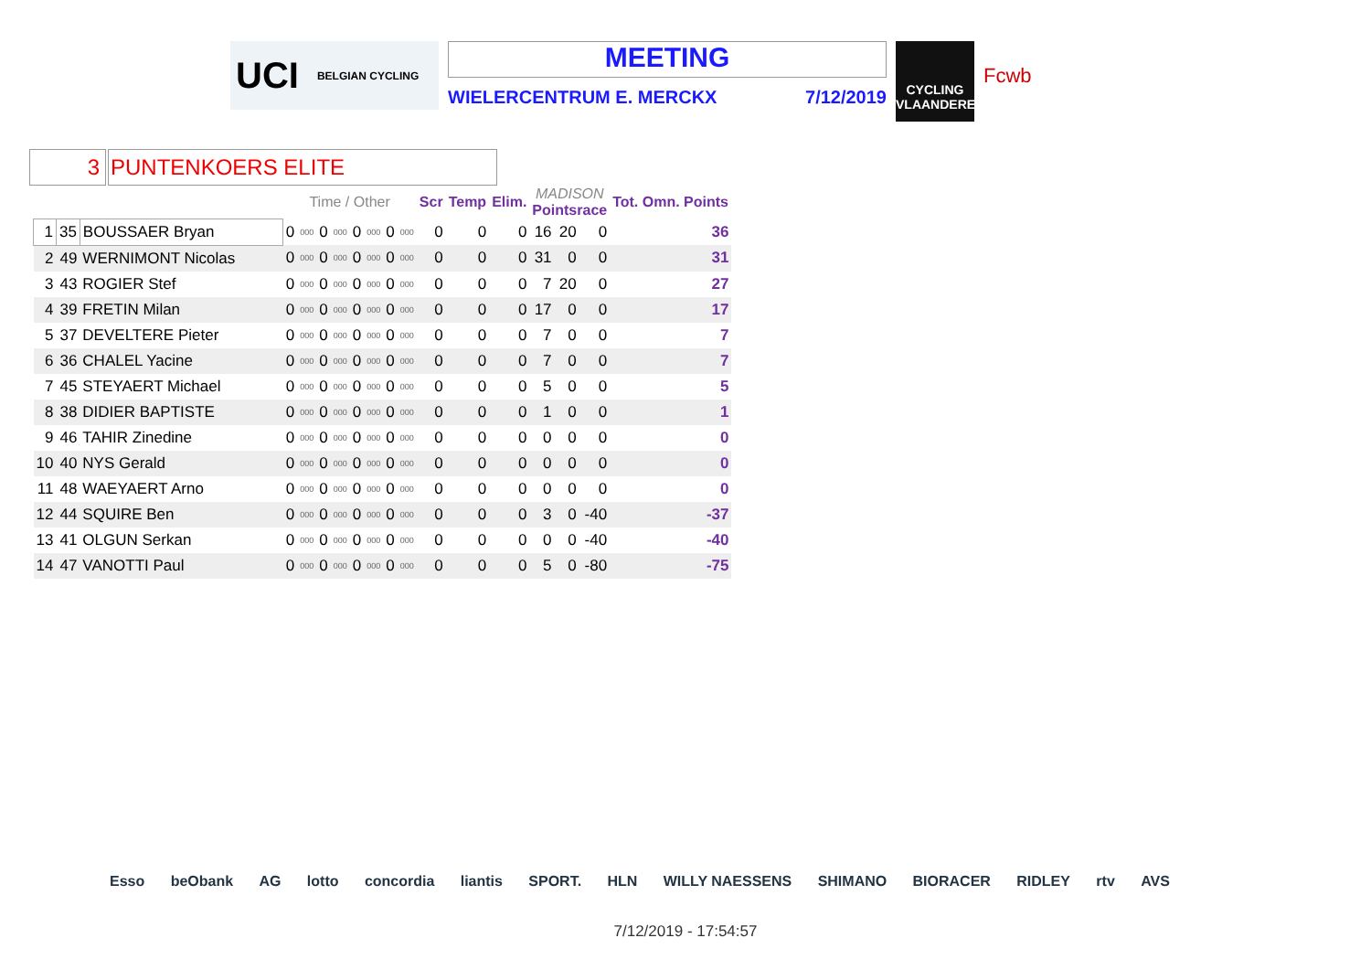UCI BELGIAN CYCLING
MEETING
WIELERCENTRUM E. MERCKX 7/12/2019
CYCLING VLAANDEREN
Fcwb
3 PUNTENKOERS ELITE
| | | | Time / Other | | | | | | | | Scr | Temp | Elim. | MADISON Pointsrace | | | Tot. Omn. Points |
| --- | --- | --- | --- | --- | --- | --- | --- | --- | --- | --- | --- | --- | --- | --- | --- | --- | --- |
| 1 | 35 | BOUSSAER Bryan | 0 | 000 | 0 | 000 | 0 | 000 | 0 | 000 | 0 | 0 | 0 | 16 | 20 | 0 | 36 |
| 2 | 49 | WERNIMONT Nicolas | 0 | 000 | 0 | 000 | 0 | 000 | 0 | 000 | 0 | 0 | 0 | 31 | 0 | 0 | 31 |
| 3 | 43 | ROGIER Stef | 0 | 000 | 0 | 000 | 0 | 000 | 0 | 000 | 0 | 0 | 0 | 7 | 20 | 0 | 27 |
| 4 | 39 | FRETIN Milan | 0 | 000 | 0 | 000 | 0 | 000 | 0 | 000 | 0 | 0 | 0 | 17 | 0 | 0 | 17 |
| 5 | 37 | DEVELTERE Pieter | 0 | 000 | 0 | 000 | 0 | 000 | 0 | 000 | 0 | 0 | 0 | 7 | 0 | 0 | 7 |
| 6 | 36 | CHALEL Yacine | 0 | 000 | 0 | 000 | 0 | 000 | 0 | 000 | 0 | 0 | 0 | 7 | 0 | 0 | 7 |
| 7 | 45 | STEYAERT Michael | 0 | 000 | 0 | 000 | 0 | 000 | 0 | 000 | 0 | 0 | 0 | 5 | 0 | 0 | 5 |
| 8 | 38 | DIDIER BAPTISTE | 0 | 000 | 0 | 000 | 0 | 000 | 0 | 000 | 0 | 0 | 0 | 1 | 0 | 0 | 1 |
| 9 | 46 | TAHIR Zinedine | 0 | 000 | 0 | 000 | 0 | 000 | 0 | 000 | 0 | 0 | 0 | 0 | 0 | 0 | 0 |
| 10 | 40 | NYS Gerald | 0 | 000 | 0 | 000 | 0 | 000 | 0 | 000 | 0 | 0 | 0 | 0 | 0 | 0 | 0 |
| 11 | 48 | WAEYAERT Arno | 0 | 000 | 0 | 000 | 0 | 000 | 0 | 000 | 0 | 0 | 0 | 0 | 0 | 0 | 0 |
| 12 | 44 | SQUIRE Ben | 0 | 000 | 0 | 000 | 0 | 000 | 0 | 000 | 0 | 0 | 0 | 3 | 0 | -40 | -37 |
| 13 | 41 | OLGUN Serkan | 0 | 000 | 0 | 000 | 0 | 000 | 0 | 000 | 0 | 0 | 0 | 0 | 0 | -40 | -40 |
| 14 | 47 | VANOTTI Paul | 0 | 000 | 0 | 000 | 0 | 000 | 0 | 000 | 0 | 0 | 0 | 5 | 0 | -80 | -75 |
Esso beObank AG lotto concordia liantis SPORT. HLN WILLY NAESSENS SHIMANO BIORACER RIDLEY rtv AVS
7/12/2019 - 17:54:57